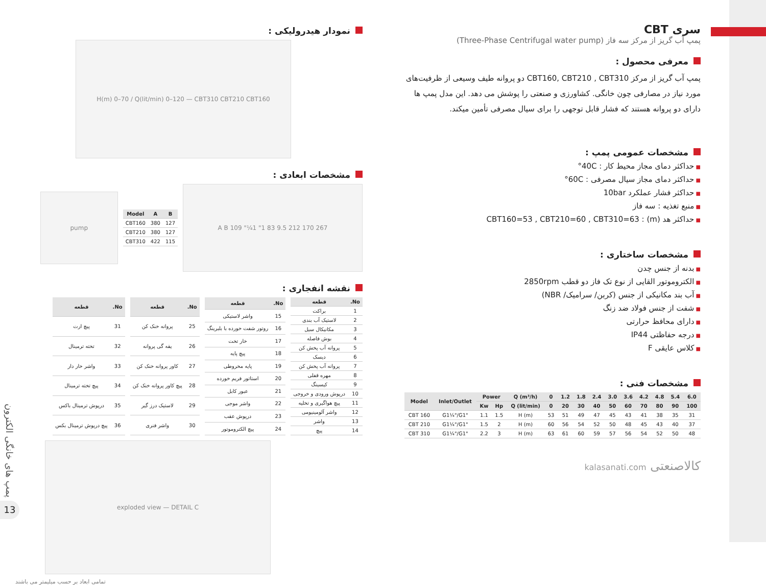سری CBT
پمپ آب گریز از مرکز سه فاز (Three-Phase Centrifugal water pump)
معرفی محصول :
پمپ آب گریز از مرکز CBT160, CBT210 , CBT310 دو پروانه طیف وسیعی از ظرفیت‌های مورد نیاز در مصارفی چون خانگی. کشاورزی و صنعتی را پوشش می دهد. این مدل پمپ ها دارای دو پروانه هستند که فشار قابل توجهی را برای سیال مصرفی تأمین میکند.
مشخصات عمومی پمپ :
حداکثر دمای مجاز محیط کار : 40C°
حداکثر دمای مجاز سیال مصرفی : 60C°
حداکثر فشار عملکرد 10bar
منبع تغذیه : سه فاز
حداکثر هد (m) : CBT160=53 , CBT210=60 , CBT310=63
مشخصات ساختاری :
بدنه از جنس چدن
الکتروموتور القایی از نوع تک فاز دو قطب 2850rpm
آب بند مکانیکی از جنس (کربن/ سرامیک/ NBR)
شفت از جنس فولاد ضد زنگ
دارای محافظ حرارتی
درجه حفاظتی IP44
کلاس عایقی F
مشخصات فنی :
| Model | Inlet/Outlet | Power | | Q (m³/h) | 0 | 1.2 | 1.8 | 2.4 | 3.0 | 3.6 | 4.2 | 4.8 | 5.4 | 6.0 |
| --- | --- | --- | --- | --- | --- | --- | --- | --- | --- | --- | --- | --- | --- | --- |
| | | Kw | Hp | Q (lit/min) | 0 | 20 | 30 | 40 | 50 | 60 | 70 | 80 | 90 | 100 |
| CBT 160 | G1¼"/G1" | 1.1 | 1.5 | H (m) | 53 | 51 | 49 | 47 | 45 | 43 | 41 | 38 | 35 | 31 |
| CBT 210 | G1¼"/G1" | 1.5 | 2 | H (m) | 60 | 56 | 54 | 52 | 50 | 48 | 45 | 43 | 40 | 37 |
| CBT 310 | G1¼"/G1" | 2.2 | 3 | H (m) | 63 | 61 | 60 | 59 | 57 | 56 | 54 | 52 | 50 | 48 |
کالاصنعتی kalasanati.com
نمودار هیدرولیکی :
H(m) 0–70 / Q(lit/min) 0–120 — CBT310 CBT210 CBT160
مشخصات ابعادی :
267 170 212 9.5 83 1" 1¼" 109 A B
| Model | A | B |
| --- | --- | --- |
| CBT160 | 380 | 127 |
| CBT210 | 380 | 127 |
| CBT310 | 422 | 115 |
pump
نقشه انفجاری :
| No. | قطعه |
| --- | --- |
| 1 | براکت |
| 2 | لاستیک آب بندی |
| 3 | مکانیکال سیل |
| 4 | بوش فاصله |
| 5 | پروانه آب پخش کن |
| 6 | دیسک |
| 7 | پروانه آب پخش کن |
| 8 | مهره قفلی |
| 9 | کیسینگ |
| 10 | درپوش ورودی و خروجی |
| 11 | پیچ هواگیری و تخلیه |
| 12 | واشر آلومینیومی |
| 13 | واشر |
| 14 | پیچ |
| No. | قطعه |
| --- | --- |
| 15 | واشر لاستیکی |
| 16 | روتور شفت خورده با بلبرینگ |
| 17 | خار تخت |
| 18 | پیچ پایه |
| 19 | پایه مخروطی |
| 20 | استاتور فریم خورده |
| 21 | عبور کابل |
| 22 | واشر موجی |
| 23 | درپوش عقب |
| 24 | پیچ الکتروموتور |
| No. | قطعه |
| --- | --- |
| 25 | پروانه خنک کن |
| 26 | یقه گی پروانه |
| 27 | کاور پروانه خنک کن |
| 28 | پیچ کاور پروانه خنک کن |
| 29 | لاستیک درز گیر |
| 30 | واشر فنری |
| No. | قطعه |
| --- | --- |
| 31 | پیچ ارت |
| 32 | تخته ترمینال |
| 33 | واشر خار دار |
| 34 | پیچ تخته ترمینال |
| 35 | درپوش ترمینال باکس |
| 36 | پیچ درپوش ترمینال بکس |
exploded view — DETAIL C
تمامی ابعاد بر حسب میلیمتر می باشند
پمپ های خانگی الکترون
13